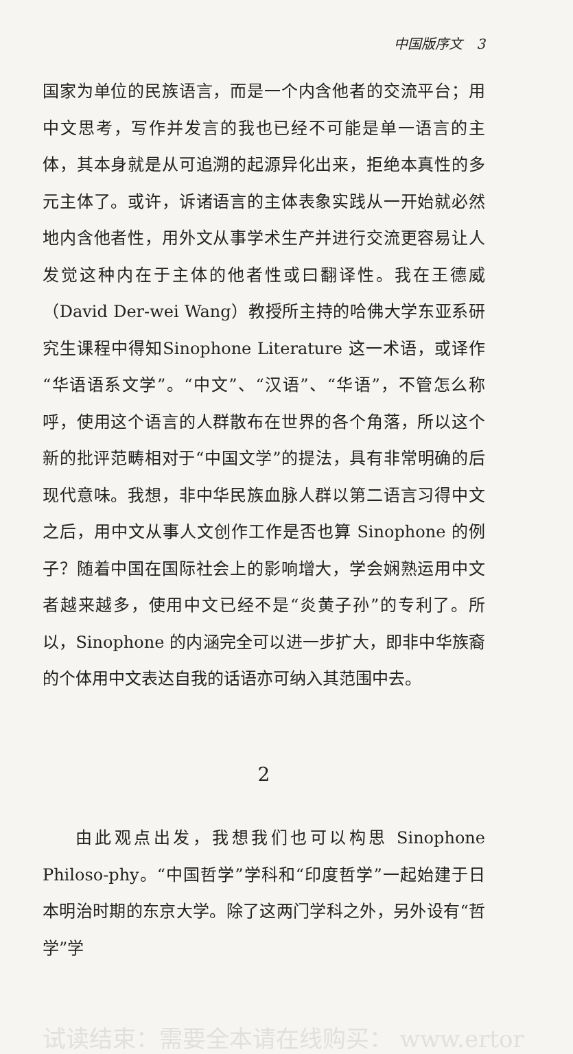中国版序文　3
国家为单位的民族语言，而是一个内含他者的交流平台；用中文思考，写作并发言的我也已经不可能是单一语言的主体，其本身就是从可追溯的起源异化出来，拒绝本真性的多元主体了。或许，诉诸语言的主体表象实践从一开始就必然地内含他者性，用外文从事学术生产并进行交流更容易让人发觉这种内在于主体的他者性或曰翻译性。我在王德威（David Der-wei Wang）教授所主持的哈佛大学东亚系研究生课程中得知Sinophone Literature 这一术语，或译作“华语语系文学”。“中文”、“汉语”、“华语”，不管怎么称呼，使用这个语言的人群散布在世界的各个角落，所以这个新的批评范畴相对于“中国文学”的提法，具有非常明确的后现代意味。我想，非中华民族血脉人群以第二语言习得中文之后，用中文从事人文创作工作是否也算 Sinophone 的例子？随着中国在国际社会上的影响增大，学会娴熟运用中文者越来越多，使用中文已经不是“炎黄子孙”的专利了。所以，Sinophone 的内涵完全可以进一步扩大，即非中华族裔的个体用中文表达自我的话语亦可纳入其范围中去。
2
由此观点出发，我想我们也可以构思 Sinophone Philoso-phy。“中国哲学”学科和“印度哲学”一起始建于日本明治时期的东京大学。除了这两门学科之外，另外设有“哲学”学
试读结束：需要全本请在线购买： www.ertor